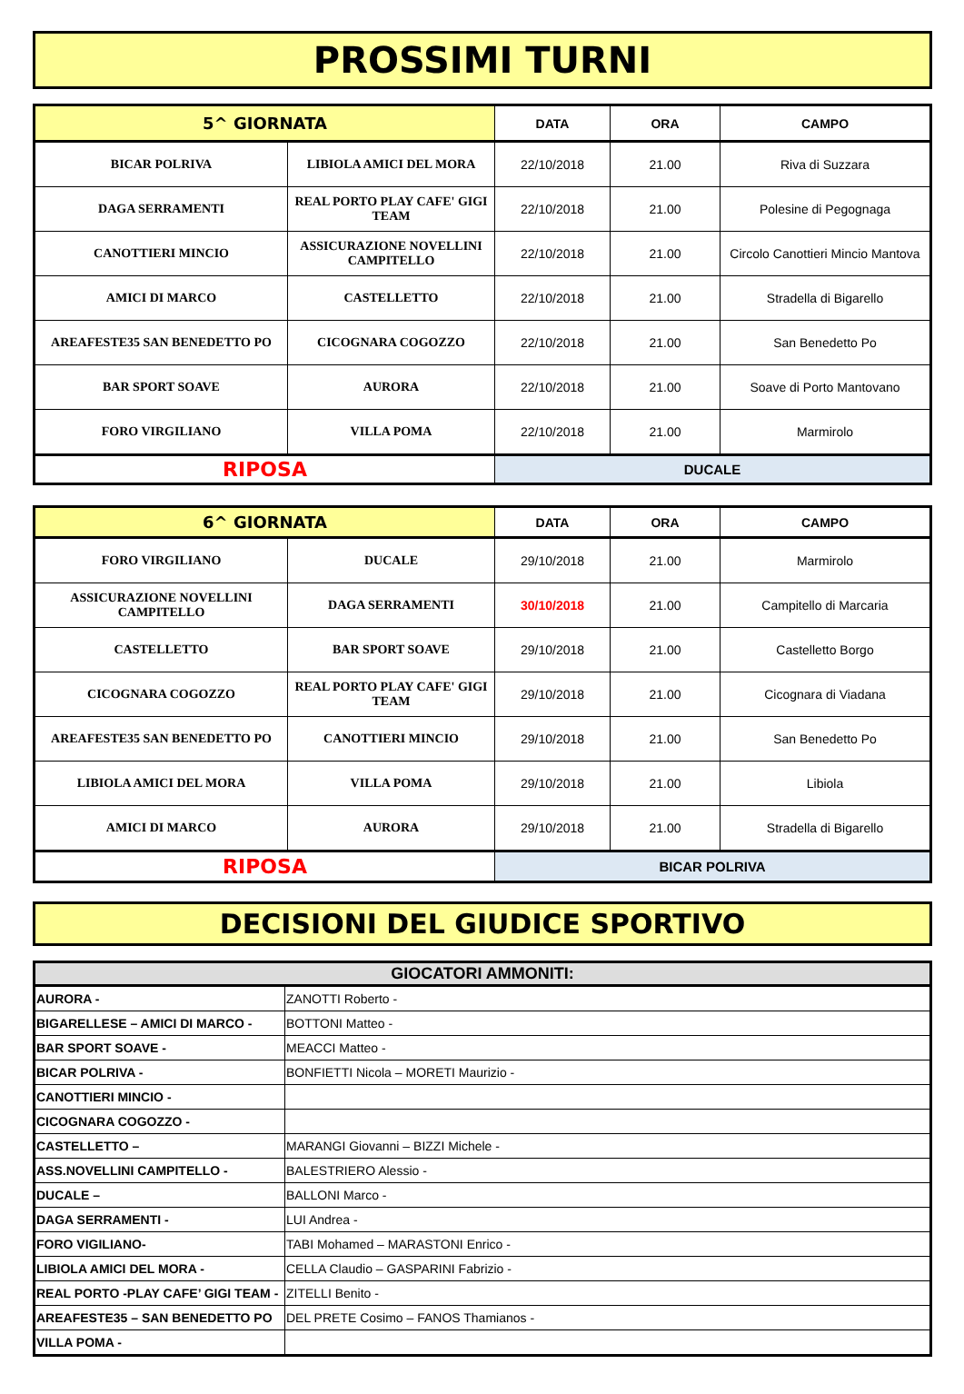PROSSIMI TURNI
| 5^ GIORNATA | | DATA | ORA | CAMPO |
| --- | --- | --- | --- | --- |
| BICAR POLRIVA | LIBIOLA AMICI DEL MORA | 22/10/2018 | 21.00 | Riva di Suzzara |
| DAGA SERRAMENTI | REAL PORTO PLAY CAFE' GIGI TEAM | 22/10/2018 | 21.00 | Polesine di Pegognaga |
| CANOTTIERI MINCIO | ASSICURAZIONE NOVELLINI CAMPITELLO | 22/10/2018 | 21.00 | Circolo Canottieri Mincio Mantova |
| AMICI DI MARCO | CASTELLETTO | 22/10/2018 | 21.00 | Stradella di Bigarello |
| AREAFESTE35 SAN BENEDETTO PO | CICOGNARA COGOZZO | 22/10/2018 | 21.00 | San Benedetto Po |
| BAR SPORT SOAVE | AURORA | 22/10/2018 | 21.00 | Soave di Porto Mantovano |
| FORO VIRGILIANO | VILLA POMA | 22/10/2018 | 21.00 | Marmirolo |
| RIPOSA | | DUCALE | | |
| 6^ GIORNATA | | DATA | ORA | CAMPO |
| --- | --- | --- | --- | --- |
| FORO VIRGILIANO | DUCALE | 29/10/2018 | 21.00 | Marmirolo |
| ASSICURAZIONE NOVELLINI CAMPITELLO | DAGA SERRAMENTI | 30/10/2018 | 21.00 | Campitello di Marcaria |
| CASTELLETTO | BAR SPORT SOAVE | 29/10/2018 | 21.00 | Castelletto Borgo |
| CICOGNARA COGOZZO | REAL PORTO PLAY CAFE' GIGI TEAM | 29/10/2018 | 21.00 | Cicognara di Viadana |
| AREAFESTE35 SAN BENEDETTO PO | CANOTTIERI MINCIO | 29/10/2018 | 21.00 | San Benedetto Po |
| LIBIOLA AMICI DEL MORA | VILLA POMA | 29/10/2018 | 21.00 | Libiola |
| AMICI DI MARCO | AURORA | 29/10/2018 | 21.00 | Stradella di Bigarello |
| RIPOSA | | BICAR POLRIVA | | |
DECISIONI DEL GIUDICE SPORTIVO
| GIOCATORI AMMONITI: | |
| --- | --- |
| AURORA - | ZANOTTI Roberto - |
| BIGARELLESE – AMICI DI MARCO - | BOTTONI Matteo - |
| BAR SPORT SOAVE - | MEACCI Matteo - |
| BICAR POLRIVA - | BONFIETTI Nicola – MORETI Maurizio - |
| CANOTTIERI MINCIO - | |
| CICOGNARA COGOZZO - | |
| CASTELLETTO – | MARANGI Giovanni – BIZZI Michele - |
| ASS.NOVELLINI CAMPITELLO - | BALESTRIERO Alessio - |
| DUCALE – | BALLONI Marco - |
| DAGA SERRAMENTI - | LUI Andrea - |
| FORO VIGILIANO- | TABI Mohamed – MARASTONI Enrico - |
| LIBIOLA AMICI DEL MORA - | CELLA Claudio – GASPARINI Fabrizio - |
| REAL PORTO -PLAY CAFE’ GIGI TEAM - | ZITELLI Benito - |
| AREAFESTE35 – SAN BENEDETTO PO | DEL PRETE Cosimo – FANOS Thamianos - |
| VILLA POMA - | |